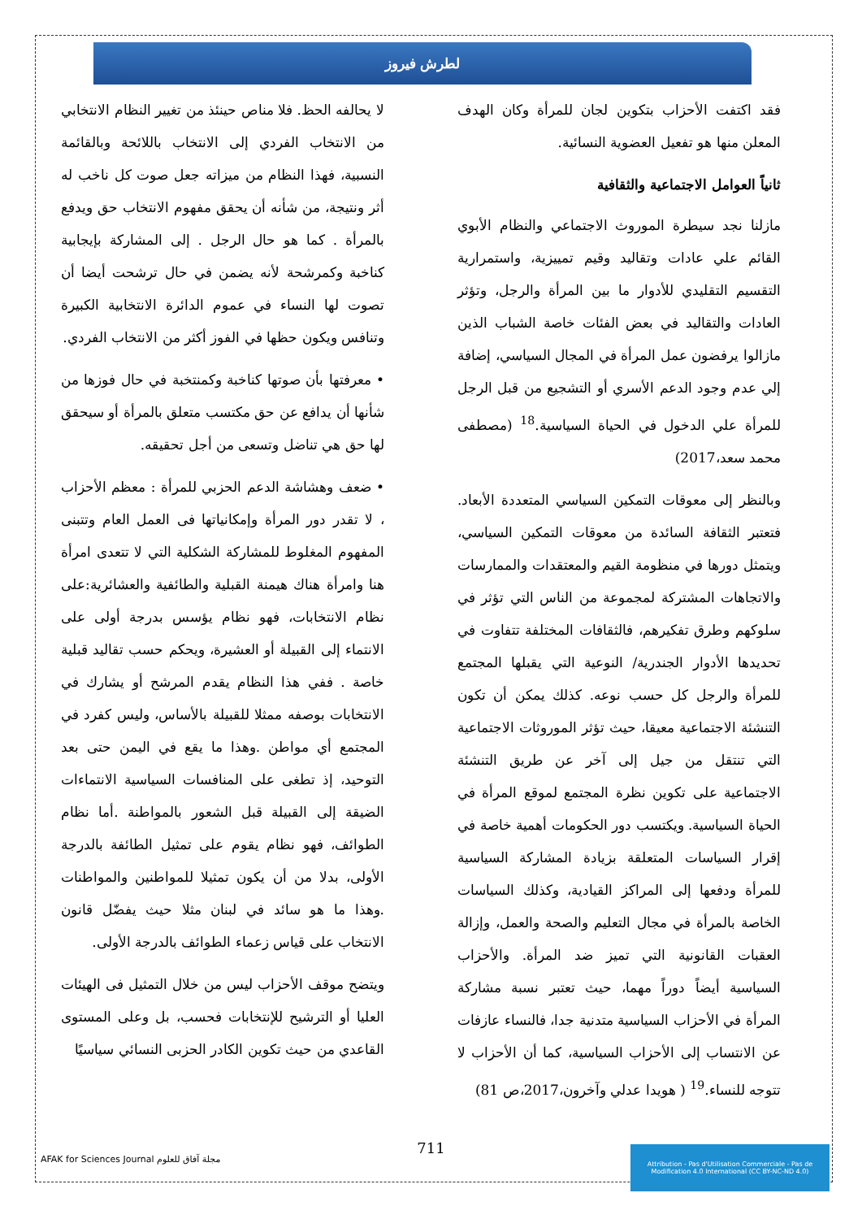لطرش فيروز
لا يحالفه الحظ. فلا مناص حينئذ من تغيير النظام الانتخابي من الانتخاب الفردي إلى الانتخاب باللائحة وبالقائمة النسبية، فهذا النظام من ميزاته جعل صوت كل ناخب له أثر ونتيجة، من شأنه أن يحقق مفهوم الانتخاب حق ويدفع بالمرأة . كما هو حال الرجل . إلى المشاركة بإيجابية كناخبة وكمرشحة لأنه يضمن في حال ترشحت أيضا أن تصوت لها النساء في عموم الدائرة الانتخابية الكبيرة وتنافس ويكون حظها في الفوز أكثر من الانتخاب الفردي.
• معرفتها بأن صوتها كناخبة وكمنتخبة في حال فوزها من شأنها أن يدافع عن حق مكتسب متعلق بالمرأة أو سيحقق لها حق هي تناضل وتسعى من أجل تحقيقه.
• ضعف وهشاشة الدعم الحزبي للمرأة : معظم الأحزاب ، لا تقدر دور المرأة وإمكانياتها فى العمل العام وتتبنى المفهوم المغلوط للمشاركة الشكلية التي لا تتعدى امرأة هنا وامرأة هناك هيمنة القبلية والطائفية والعشائرية:على نظام الانتخابات، فهو نظام يؤسس بدرجة أولى على الانتماء إلى القبيلة أو العشيرة، ويحكم حسب تقاليد قبلية خاصة . ففي هذا النظام يقدم المرشح أو يشارك في الانتخابات بوصفه ممثلا للقبيلة بالأساس، وليس كفرد في المجتمع أي مواطن .وهذا ما يقع في اليمن حتى بعد التوحيد، إذ تطغى على المنافسات السياسية الانتماءات الضيقة إلى القبيلة قبل الشعور بالمواطنة .أما نظام الطوائف، فهو نظام يقوم على تمثيل الطائفة بالدرجة الأولى، بدلا من أن يكون تمثيلا للمواطنين والمواطنات .وهذا ما هو سائد في لبنان مثلا حيث يفضّل قانون الانتخاب على قياس زعماء الطوائف بالدرجة الأولى.
ويتضح موقف الأحزاب ليس من خلال التمثيل فى الهيئات العليا أو الترشيح للإنتخابات فحسب، بل وعلى المستوى القاعدي من حيث تكوين الكادر الحزبى النسائي سياسيًا
فقد اكتفت الأحزاب بتكوين لجان للمرأة وكان الهدف المعلن منها هو تفعيل العضوية النسائية.
ثانياً العوامل الاجتماعية والثقافية
مازلنا نجد سيطرة الموروث الاجتماعي والنظام الأبوي القائم علي عادات وتقاليد وقيم تمييزية، واستمرارية التقسيم التقليدي للأدوار ما بين المرأة والرجل، وتؤثر العادات والتقاليد في بعض الفئات خاصة الشباب الذين مازالوا يرفضون عمل المرأة في المجال السياسي، إضافة إلي عدم وجود الدعم الأسري أو التشجيع من قبل الرجل للمرأة علي الدخول في الحياة السياسية.<sup>18</sup> (مصطفى محمد سعد،2017)
وبالنظر إلى معوقات التمكين السياسي المتعددة الأبعاد. فتعتبر الثقافة السائدة من معوقات التمكين السياسي، ويتمثل دورها في منظومة القيم والمعتقدات والممارسات والاتجاهات المشتركة لمجموعة من الناس التي تؤثر في سلوكهم وطرق تفكيرهم، فالثقافات المختلفة تتفاوت في تحديدها الأدوار الجندرية/ النوعية التي يقبلها المجتمع للمرأة والرجل كل حسب نوعه. كذلك يمكن أن تكون التنشئة الاجتماعية معيقا، حيث تؤثر الموروثات الاجتماعية التي تنتقل من جيل إلى آخر عن طريق التنشئة الاجتماعية على تكوين نظرة المجتمع لموقع المرأة في الحياة السياسية. ويكتسب دور الحكومات أهمية خاصة في إقرار السياسات المتعلقة بزيادة المشاركة السياسية للمرأة ودفعها إلى المراكز القيادية، وكذلك السياسات الخاصة بالمرأة في مجال التعليم والصحة والعمل، وإزالة العقبات القانونية التي تميز ضد المرأة. والأحزاب السياسية أيضاً دوراً مهما، حيث تعتبر نسبة مشاركة المرأة في الأحزاب السياسية متدنية جدا، فالنساء عازفات عن الانتساب إلى الأحزاب السياسية، كما أن الأحزاب لا تتوجه للنساء.<sup>19</sup> ( هويدا عدلي وآخرون،2017،ص 81)
711
AFAK for Sciences Journal مجلة آفاق للعلوم
Attribution - Pas d'Utilisation Commerciale - Pas de Modification 4.0 International (CC BY-NC-ND 4.0)